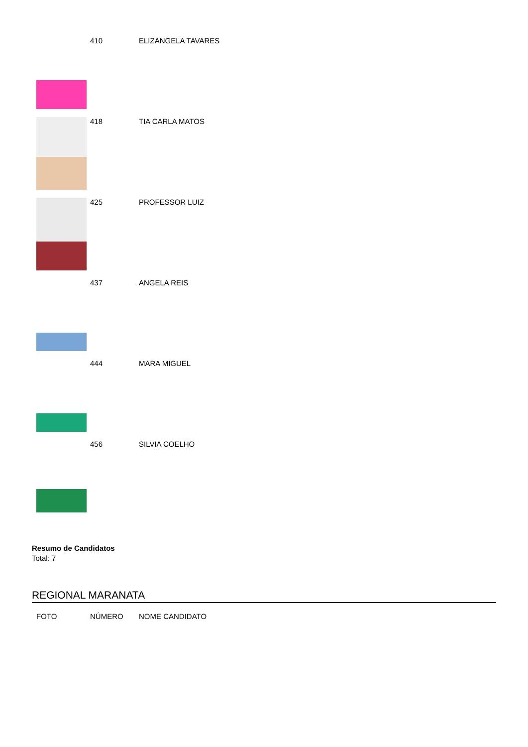| | 410 | ELIZANGELA TAVARES |
| | 418 | TIA CARLA MATOS |
| | 425 | PROFESSOR LUIZ |
| | 437 | ANGELA REIS |
| | 444 | MARA MIGUEL |
| | 456 | SILVIA COELHO |
Resumo de Candidatos
Total: 7
REGIONAL MARANATA
| FOTO | NÚMERO | NOME CANDIDATO |